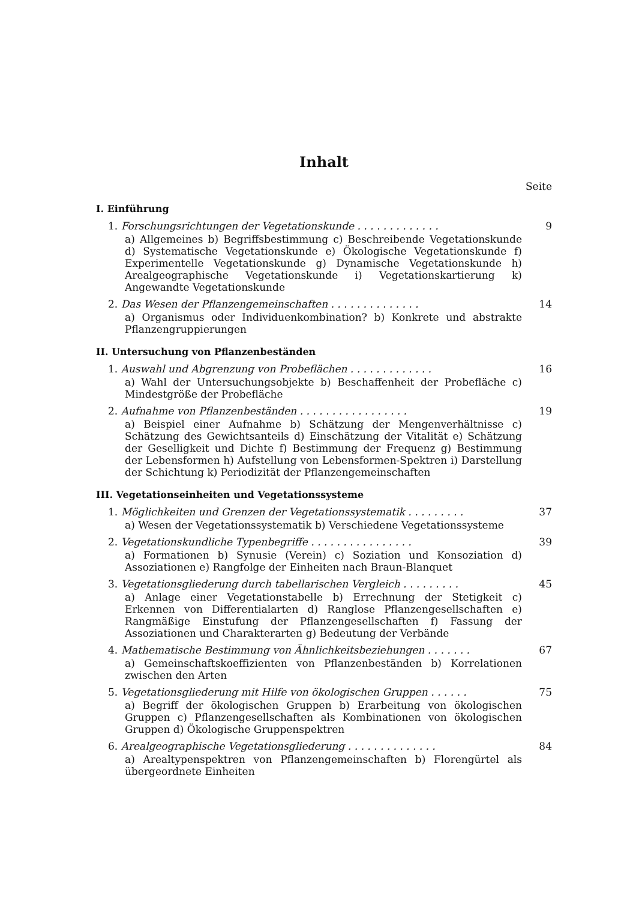Inhalt
Seite
I. Einführung
1. Forschungsrichtungen der Vegetationskunde . . . . . . . . . . . . . 9
a) Allgemeines b) Begriffsbestimmung c) Beschreibende Vegetationskunde d) Systematische Vegetationskunde e) Ökologische Vegetationskunde f) Experimentelle Vegetationskunde g) Dynamische Vegetationskunde h) Arealgeographische Vegetationskunde i) Vegetationskartierung k) Angewandte Vegetationskunde
2. Das Wesen der Pflanzengemeinschaften . . . . . . . . . . . . . . 14
a) Organismus oder Individuenkombination? b) Konkrete und abstrakte Pflanzengruppierungen
II. Untersuchung von Pflanzenbeständen
1. Auswahl und Abgrenzung von Probeflächen . . . . . . . . . . . . . 16
a) Wahl der Untersuchungsobjekte b) Beschaffenheit der Probefläche c) Mindestgröße der Probefläche
2. Aufnahme von Pflanzenbeständen . . . . . . . . . . . . . . . . . 19
a) Beispiel einer Aufnahme b) Schätzung der Mengenverhältnisse c) Schätzung des Gewichtsanteils d) Einschätzung der Vitalität e) Schätzung der Geselligkeit und Dichte f) Bestimmung der Frequenz g) Bestimmung der Lebensformen h) Aufstellung von Lebensformen-Spektren i) Darstellung der Schichtung k) Periodizität der Pflanzengemeinschaften
III. Vegetationseinheiten und Vegetationssysteme
1. Möglichkeiten und Grenzen der Vegetationssystematik . . . . . . . . . 37
a) Wesen der Vegetationssystematik b) Verschiedene Vegetationssysteme
2. Vegetationskundliche Typenbegriffe . . . . . . . . . . . . . . . . 39
a) Formationen b) Synusie (Verein) c) Soziation und Konsoziation d) Assoziationen e) Rangfolge der Einheiten nach Braun-Blanquet
3. Vegetationsgliederung durch tabellarischen Vergleich . . . . . . . . . 45
a) Anlage einer Vegetationstabelle b) Errechnung der Stetigkeit c) Erkennen von Differentialarten d) Ranglose Pflanzengesellschaften e) Rangmäßige Einstufung der Pflanzengesellschaften f) Fassung der Assoziationen und Charakterarten g) Bedeutung der Verbände
4. Mathematische Bestimmung von Ähnlichkeitsbeziehungen . . . . . . . 67
a) Gemeinschaftskoeffizienten von Pflanzenbeständen b) Korrelationen zwischen den Arten
5. Vegetationsgliederung mit Hilfe von ökologischen Gruppen . . . . . . 75
a) Begriff der ökologischen Gruppen b) Erarbeitung von ökologischen Gruppen c) Pflanzengesellschaften als Kombinationen von ökologischen Gruppen d) Ökologische Gruppenspektren
6. Arealgeographische Vegetationsgliederung . . . . . . . . . . . . . . 84
a) Arealtypenspektren von Pflanzengemeinschaften b) Florengürtel als übergeordnete Einheiten